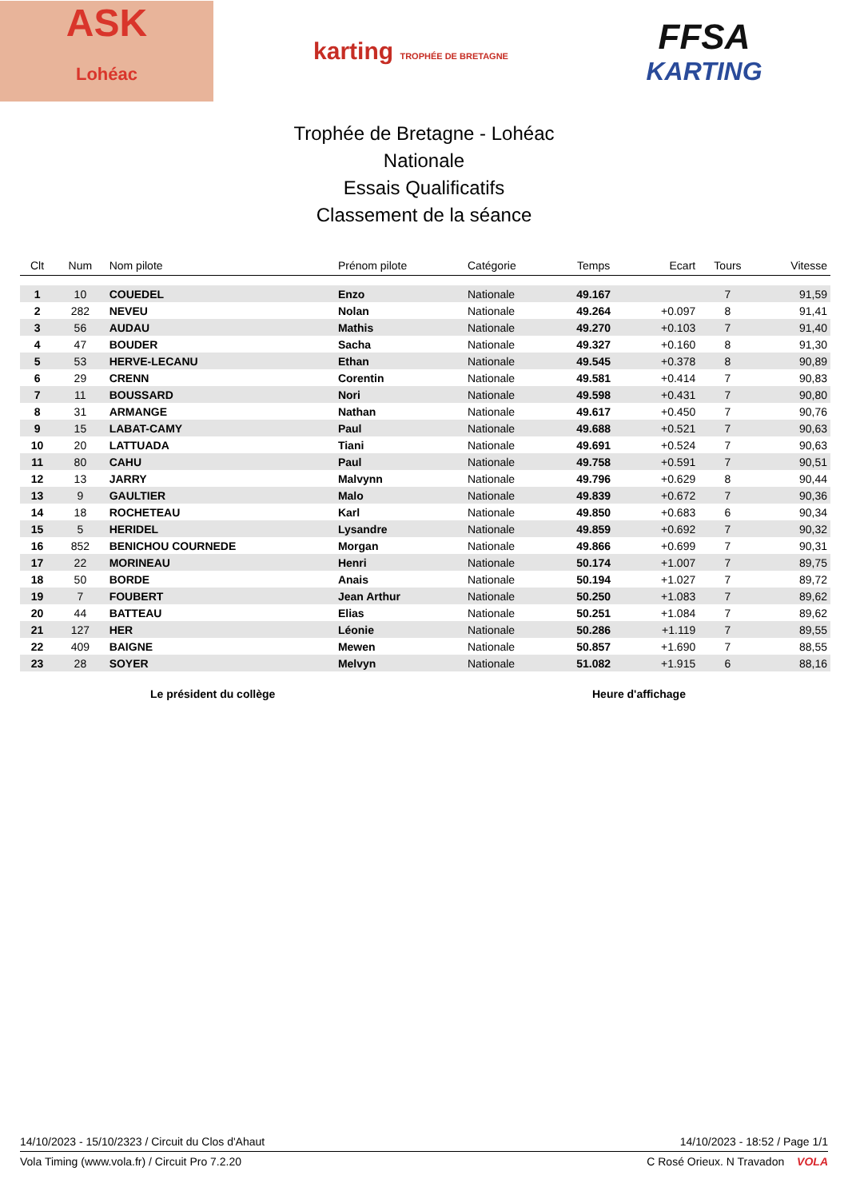ASK
Lohéac
karting TROPHÉE DE BRETAGNE
FFSA
KARTING
Trophée de Bretagne - Lohéac
Nationale
Essais Qualificatifs
Classement de la séance
| Clt | Num | Nom pilote | Prénom pilote | Catégorie | Temps | Ecart | Tours | Vitesse |
| --- | --- | --- | --- | --- | --- | --- | --- | --- |
| 1 | 10 | COUEDEL | Enzo | Nationale | 49.167 | | 7 | 91,59 |
| 2 | 282 | NEVEU | Nolan | Nationale | 49.264 | +0.097 | 8 | 91,41 |
| 3 | 56 | AUDAU | Mathis | Nationale | 49.270 | +0.103 | 7 | 91,40 |
| 4 | 47 | BOUDER | Sacha | Nationale | 49.327 | +0.160 | 8 | 91,30 |
| 5 | 53 | HERVE-LECANU | Ethan | Nationale | 49.545 | +0.378 | 8 | 90,89 |
| 6 | 29 | CRENN | Corentin | Nationale | 49.581 | +0.414 | 7 | 90,83 |
| 7 | 11 | BOUSSARD | Nori | Nationale | 49.598 | +0.431 | 7 | 90,80 |
| 8 | 31 | ARMANGE | Nathan | Nationale | 49.617 | +0.450 | 7 | 90,76 |
| 9 | 15 | LABAT-CAMY | Paul | Nationale | 49.688 | +0.521 | 7 | 90,63 |
| 10 | 20 | LATTUADA | Tiani | Nationale | 49.691 | +0.524 | 7 | 90,63 |
| 11 | 80 | CAHU | Paul | Nationale | 49.758 | +0.591 | 7 | 90,51 |
| 12 | 13 | JARRY | Malvynn | Nationale | 49.796 | +0.629 | 8 | 90,44 |
| 13 | 9 | GAULTIER | Malo | Nationale | 49.839 | +0.672 | 7 | 90,36 |
| 14 | 18 | ROCHETEAU | Karl | Nationale | 49.850 | +0.683 | 6 | 90,34 |
| 15 | 5 | HERIDEL | Lysandre | Nationale | 49.859 | +0.692 | 7 | 90,32 |
| 16 | 852 | BENICHOU COURNEDE | Morgan | Nationale | 49.866 | +0.699 | 7 | 90,31 |
| 17 | 22 | MORINEAU | Henri | Nationale | 50.174 | +1.007 | 7 | 89,75 |
| 18 | 50 | BORDE | Anais | Nationale | 50.194 | +1.027 | 7 | 89,72 |
| 19 | 7 | FOUBERT | Jean Arthur | Nationale | 50.250 | +1.083 | 7 | 89,62 |
| 20 | 44 | BATTEAU | Elias | Nationale | 50.251 | +1.084 | 7 | 89,62 |
| 21 | 127 | HER | Léonie | Nationale | 50.286 | +1.119 | 7 | 89,55 |
| 22 | 409 | BAIGNE | Mewen | Nationale | 50.857 | +1.690 | 7 | 88,55 |
| 23 | 28 | SOYER | Melvyn | Nationale | 51.082 | +1.915 | 6 | 88,16 |
Le président du collège Heure d'affichage
14/10/2023 - 15/10/2323 / Circuit du Clos d'Ahaut 14/10/2023 - 18:52 / Page 1/1
Vola Timing (www.vola.fr) / Circuit Pro 7.2.20 C Rosé Orieux. N Travadon VOLA